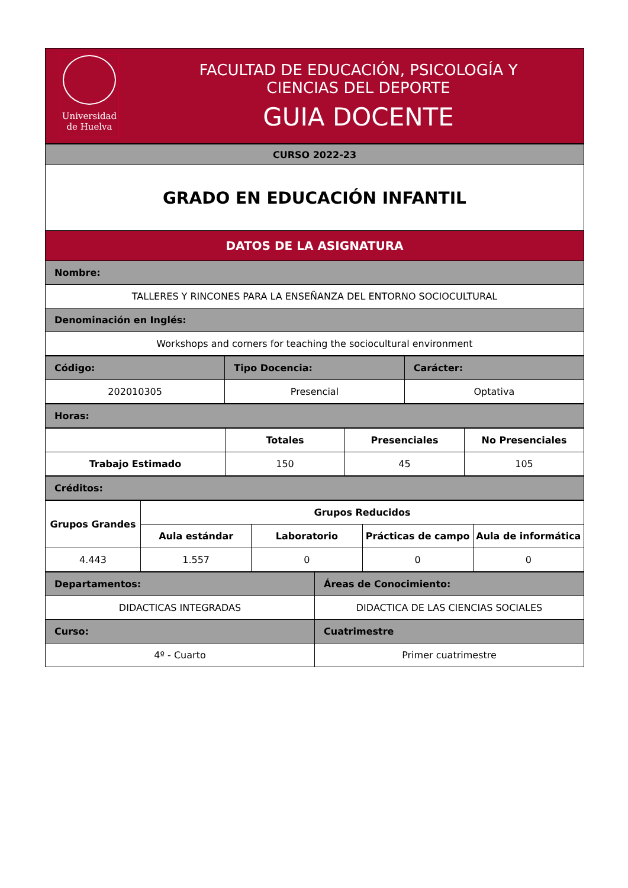| Universidad de Huelva | FACULTAD DE EDUCACIÓN, PSICOLOGÍA Y CIENCIAS DEL DEPORTE GUIA DOCENTE |
| CURSO 2022-23 |
| GRADO EN EDUCACIÓN INFANTIL |
| DATOS DE LA ASIGNATURA |
| Nombre: |
| TALLERES Y RINCONES PARA LA ENSEÑANZA DEL ENTORNO SOCIOCULTURAL |
| Denominación en Inglés: |
| Workshops and corners for teaching the sociocultural environment |
| Código: | Tipo Docencia: | Carácter: |
| 202010305 | Presencial | Optativa |
| Horas: |
| | Totales | Presenciales | No Presenciales |
| Trabajo Estimado | 150 | 45 | 105 |
| Créditos: |
| Grupos Grandes | Grupos Reducidos | | | |
| --- | --- | --- | --- | --- |
| | Aula estándar | Laboratorio | Prácticas de campo | Aula de informática |
| 4.443 | 1.557 | 0 | 0 | 0 |
| Departamentos: | Áreas de Conocimiento: |
| DIDACTICAS INTEGRADAS | DIDACTICA DE LAS CIENCIAS SOCIALES |
| Curso: | Cuatrimestre |
| 4º - Cuarto | Primer cuatrimestre |